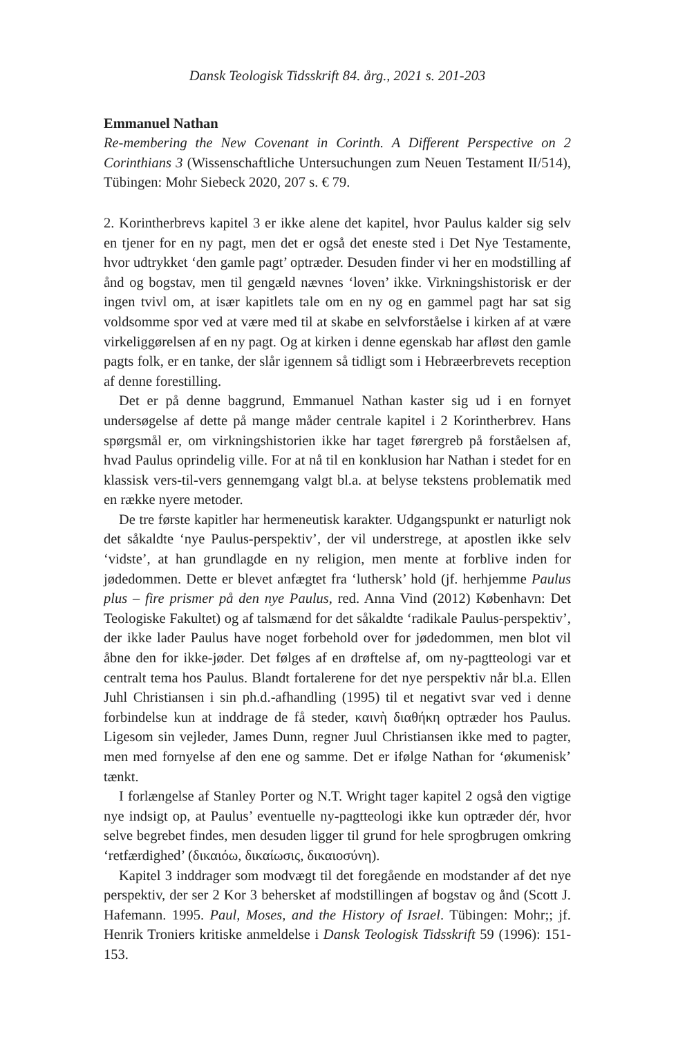Dansk Teologisk Tidsskrift 84. årg., 2021 s. 201-203
Emmanuel Nathan
Re-membering the New Covenant in Corinth. A Different Perspective on 2 Corinthians 3 (Wissenschaftliche Untersuchungen zum Neuen Testament II/514), Tübingen: Mohr Siebeck 2020, 207 s. € 79.
2. Korintherbrevs kapitel 3 er ikke alene det kapitel, hvor Paulus kalder sig selv en tjener for en ny pagt, men det er også det eneste sted i Det Nye Testamente, hvor udtrykket ‘den gamle pagt’ optræder. Desuden finder vi her en modstilling af ånd og bogstav, men til gengæld nævnes ‘loven’ ikke. Virkningshistorisk er der ingen tvivl om, at især kapitlets tale om en ny og en gammel pagt har sat sig voldsomme spor ved at være med til at skabe en selvforståelse i kirken af at være virkeliggørelsen af en ny pagt. Og at kirken i denne egenskab har afløst den gamle pagts folk, er en tanke, der slår igennem så tidligt som i Hebræerbrevets reception af denne forestilling.
Det er på denne baggrund, Emmanuel Nathan kaster sig ud i en fornyet undersøgelse af dette på mange måder centrale kapitel i 2 Korintherbrev. Hans spørgsmål er, om virkningshistorien ikke har taget førergreb på forståelsen af, hvad Paulus oprindelig ville. For at nå til en konklusion har Nathan i stedet for en klassisk vers-til-vers gennemgang valgt bl.a. at belyse tekstens problematik med en række nyere metoder.
De tre første kapitler har hermeneutisk karakter. Udgangspunkt er naturligt nok det såkaldte ‘nye Paulus-perspektiv’, der vil understrege, at apostlen ikke selv ‘vidste’, at han grundlagde en ny religion, men mente at forblive inden for jødedommen. Dette er blevet anfægtet fra ‘luthersk’ hold (jf. herhjemme Paulus plus – fire prismer på den nye Paulus, red. Anna Vind (2012) København: Det Teologiske Fakultet) og af talsmænd for det såkaldte ‘radikale Paulus-perspektiv’, der ikke lader Paulus have noget forbehold over for jødedommen, men blot vil åbne den for ikke-jøder. Det følges af en drøftelse af, om ny-pagtteologi var et centralt tema hos Paulus. Blandt fortalerene for det nye perspektiv når bl.a. Ellen Juhl Christiansen i sin ph.d.-afhandling (1995) til et negativt svar ved i denne forbindelse kun at inddrage de få steder, καινὴ διαθήκη optræder hos Paulus. Ligesom sin vejleder, James Dunn, regner Juul Christiansen ikke med to pagter, men med fornyelse af den ene og samme. Det er ifølge Nathan for ‘økumenisk’ tænkt.
I forlængelse af Stanley Porter og N.T. Wright tager kapitel 2 også den vigtige nye indsigt op, at Paulus’ eventuelle ny-pagtteologi ikke kun optræder dér, hvor selve begrebet findes, men desuden ligger til grund for hele sprogbrugen omkring ‘retfærdighed’ (δικαιόω, δικαίωσις, δικαιοσύνη).
Kapitel 3 inddrager som modvægt til det foregående en modstander af det nye perspektiv, der ser 2 Kor 3 behersket af modstillingen af bogstav og ånd (Scott J. Hafemann. 1995. Paul, Moses, and the History of Israel. Tübingen: Mohr;; jf. Henrik Troniers kritiske anmeldelse i Dansk Teologisk Tidsskrift 59 (1996): 151-153.